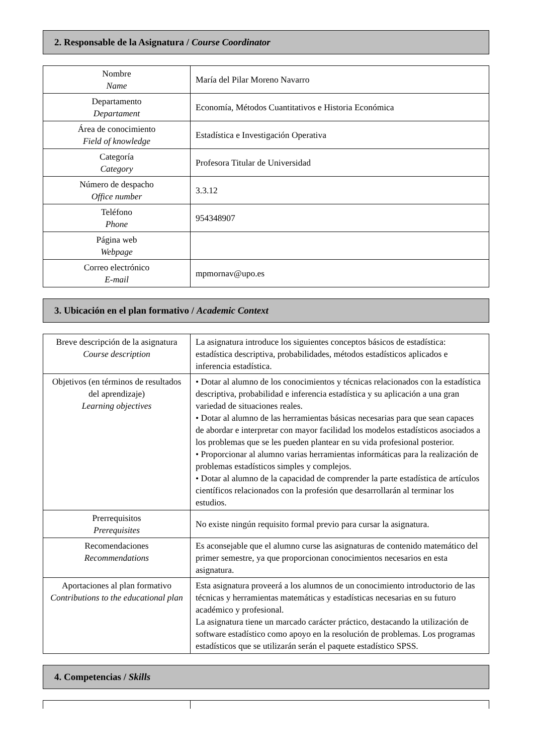2. Responsable de la Asignatura / Course Coordinator
| Nombre Name | María del Pilar Moreno Navarro |
| Departamento Departament | Economía, Métodos Cuantitativos e Historia Económica |
| Área de conocimiento Field of knowledge | Estadística e Investigación Operativa |
| Categoría Category | Profesora Titular de Universidad |
| Número de despacho Office number | 3.3.12 |
| Teléfono Phone | 954348907 |
| Página web Webpage | |
| Correo electrónico E-mail | mpmornav@upo.es |
3. Ubicación en el plan formativo / Academic Context
| Breve descripción de la asignatura Course description | La asignatura introduce los siguientes conceptos básicos de estadística: estadística descriptiva, probabilidades, métodos estadísticos aplicados e inferencia estadística. |
| Objetivos (en términos de resultados del aprendizaje) Learning objectives | • Dotar al alumno de los conocimientos y técnicas relacionados con la estadística descriptiva, probabilidad e inferencia estadística y su aplicación a una gran variedad de situaciones reales. • Dotar al alumno de las herramientas básicas necesarias para que sean capaces de abordar e interpretar con mayor facilidad los modelos estadísticos asociados a los problemas que se les pueden plantear en su vida profesional posterior. • Proporcionar al alumno varias herramientas informáticas para la realización de problemas estadísticos simples y complejos. • Dotar al alumno de la capacidad de comprender la parte estadística de artículos científicos relacionados con la profesión que desarrollarán al terminar los estudios. |
| Prerrequisitos Prerequisites | No existe ningún requisito formal previo para cursar la asignatura. |
| Recomendaciones Recommendations | Es aconsejable que el alumno curse las asignaturas de contenido matemático del primer semestre, ya que proporcionan conocimientos necesarios en esta asignatura. |
| Aportaciones al plan formativo Contributions to the educational plan | Esta asignatura proveerá a los alumnos de un conocimiento introductorio de las técnicas y herramientas matemáticas y estadísticas necesarias en su futuro académico y profesional. La asignatura tiene un marcado carácter práctico, destacando la utilización de software estadístico como apoyo en la resolución de problemas. Los programas estadísticos que se utilizarán serán el paquete estadístico SPSS. |
4. Competencias / Skills